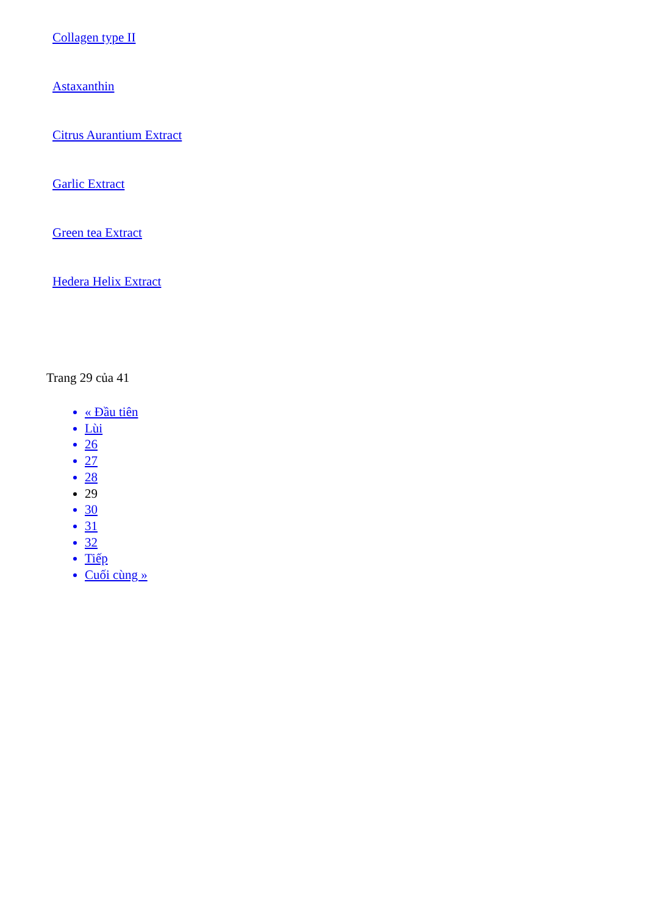Collagen type II
Astaxanthin
Citrus Aurantium Extract
Garlic Extract
Green tea Extract
Hedera Helix Extract
Trang 29 của 41
« Đầu tiên
Lùi
26
27
28
29
30
31
32
Tiếp
Cuối cùng »